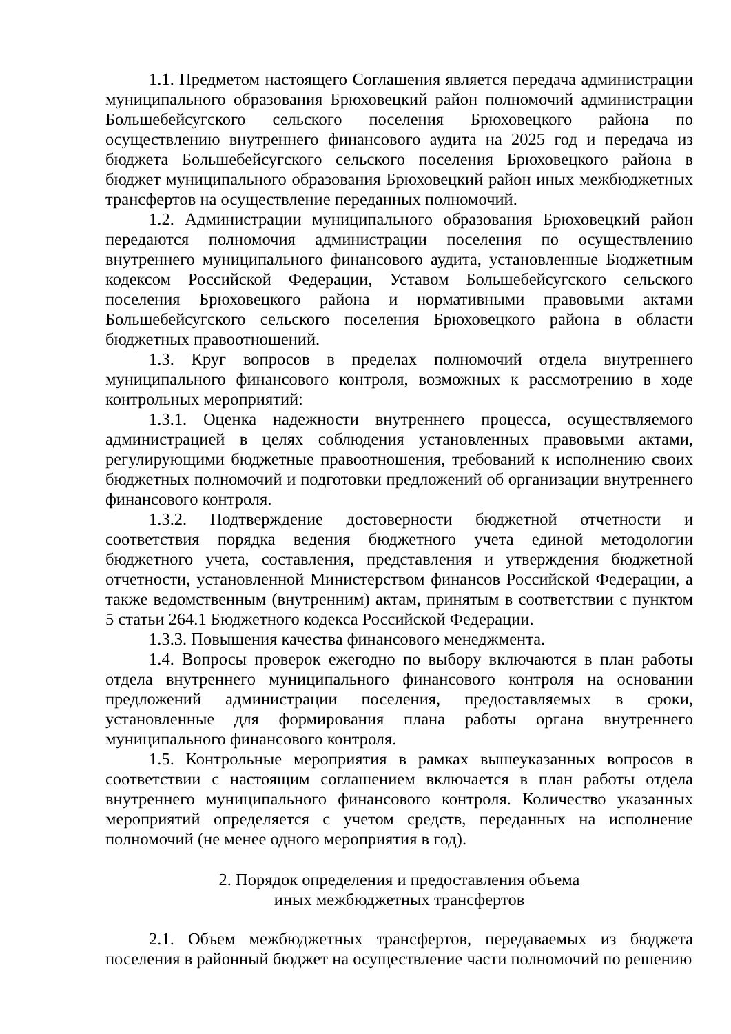1.1. Предметом настоящего Соглашения является передача администрации муниципального образования Брюховецкий район полномочий администрации Большебейсугского сельского поселения Брюховецкого района по осуществлению внутреннего финансового аудита на 2025 год и передача из бюджета Большебейсугского сельского поселения Брюховецкого района в бюджет муниципального образования Брюховецкий район иных межбюджетных трансфертов на осуществление переданных полномочий.
1.2. Администрации муниципального образования Брюховецкий район передаются полномочия администрации поселения по осуществлению внутреннего муниципального финансового аудита, установленные Бюджетным кодексом Российской Федерации, Уставом Большебейсугского сельского поселения Брюховецкого района и нормативными правовыми актами Большебейсугского сельского поселения Брюховецкого района в области бюджетных правоотношений.
1.3. Круг вопросов в пределах полномочий отдела внутреннего муниципального финансового контроля, возможных к рассмотрению в ходе контрольных мероприятий:
1.3.1. Оценка надежности внутреннего процесса, осуществляемого администрацией в целях соблюдения установленных правовыми актами, регулирующими бюджетные правоотношения, требований к исполнению своих бюджетных полномочий и подготовки предложений об организации внутреннего финансового контроля.
1.3.2. Подтверждение достоверности бюджетной отчетности и соответствия порядка ведения бюджетного учета единой методологии бюджетного учета, составления, представления и утверждения бюджетной отчетности, установленной Министерством финансов Российской Федерации, а также ведомственным (внутренним) актам, принятым в соответствии с пунктом 5 статьи 264.1 Бюджетного кодекса Российской Федерации.
1.3.3. Повышения качества финансового менеджмента.
1.4. Вопросы проверок ежегодно по выбору включаются в план работы отдела внутреннего муниципального финансового контроля на основании предложений администрации поселения, предоставляемых в сроки, установленные для формирования плана работы органа внутреннего муниципального финансового контроля.
1.5. Контрольные мероприятия в рамках вышеуказанных вопросов в соответствии с настоящим соглашением включается в план работы отдела внутреннего муниципального финансового контроля. Количество указанных мероприятий определяется с учетом средств, переданных на исполнение полномочий (не менее одного мероприятия в год).
2. Порядок определения и предоставления объема
иных межбюджетных трансфертов
2.1. Объем межбюджетных трансфертов, передаваемых из бюджета поселения в районный бюджет на осуществление части полномочий по решению